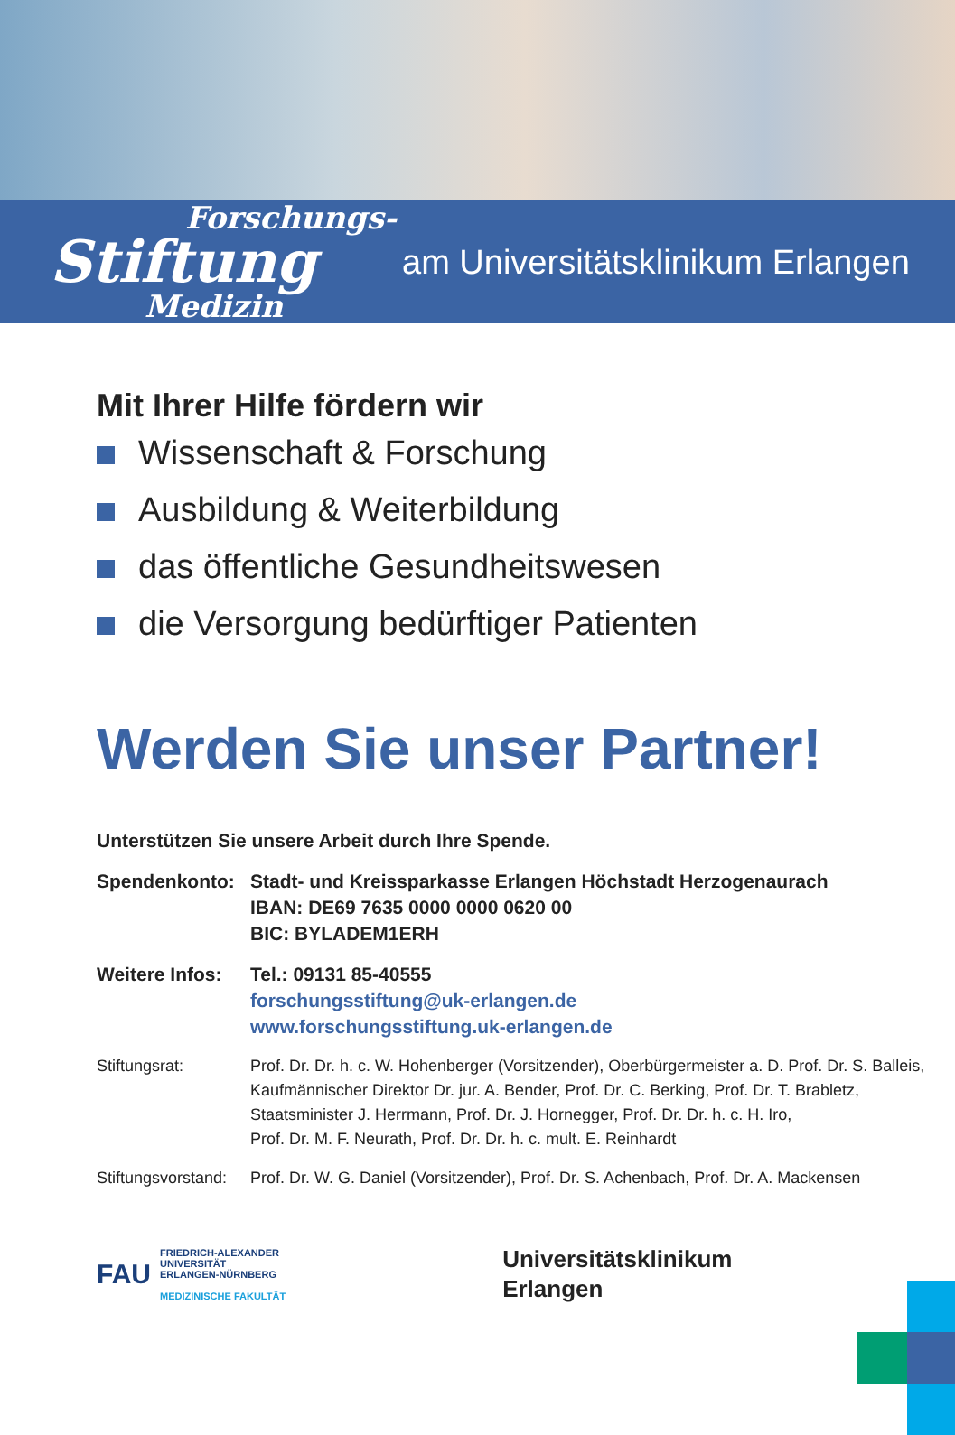Forschungs-
Stiftung
Medizin
am Universitätsklinikum Erlangen
Mit Ihrer Hilfe fördern wir
Wissenschaft & Forschung
Ausbildung & Weiterbildung
das öffentliche Gesundheitswesen
die Versorgung bedürftiger Patienten
Werden Sie unser Partner!
Unterstützen Sie unsere Arbeit durch Ihre Spende.
Spendenkonto: Stadt- und Kreissparkasse Erlangen Höchstadt Herzogenaurach
IBAN: DE69 7635 0000 0000 0620 00
BIC: BYLADEM1ERH
Weitere Infos:
Tel.: 09131 85-40555
forschungsstiftung@uk-erlangen.de
www.forschungsstiftung.uk-erlangen.de
Stiftungsrat: Prof. Dr. Dr. h. c. W. Hohenberger (Vorsitzender), Oberbürgermeister a. D. Prof. Dr. S. Balleis,
Kaufmännischer Direktor Dr. jur. A. Bender, Prof. Dr. C. Berking, Prof. Dr. T. Brabletz,
Staatsminister J. Herrmann, Prof. Dr. J. Hornegger, Prof. Dr. Dr. h. c. H. Iro,
Prof. Dr. M. F. Neurath, Prof. Dr. Dr. h. c. mult. E. Reinhardt
Stiftungsvorstand:
Prof. Dr. W. G. Daniel (Vorsitzender), Prof. Dr. S. Achenbach, Prof. Dr. A. Mackensen
FAU
FRIEDRICH-ALEXANDER
UNIVERSITÄT
ERLANGEN-NÜRNBERG
MEDIZINISCHE FAKULTÄT
Universitätsklinikum
Erlangen